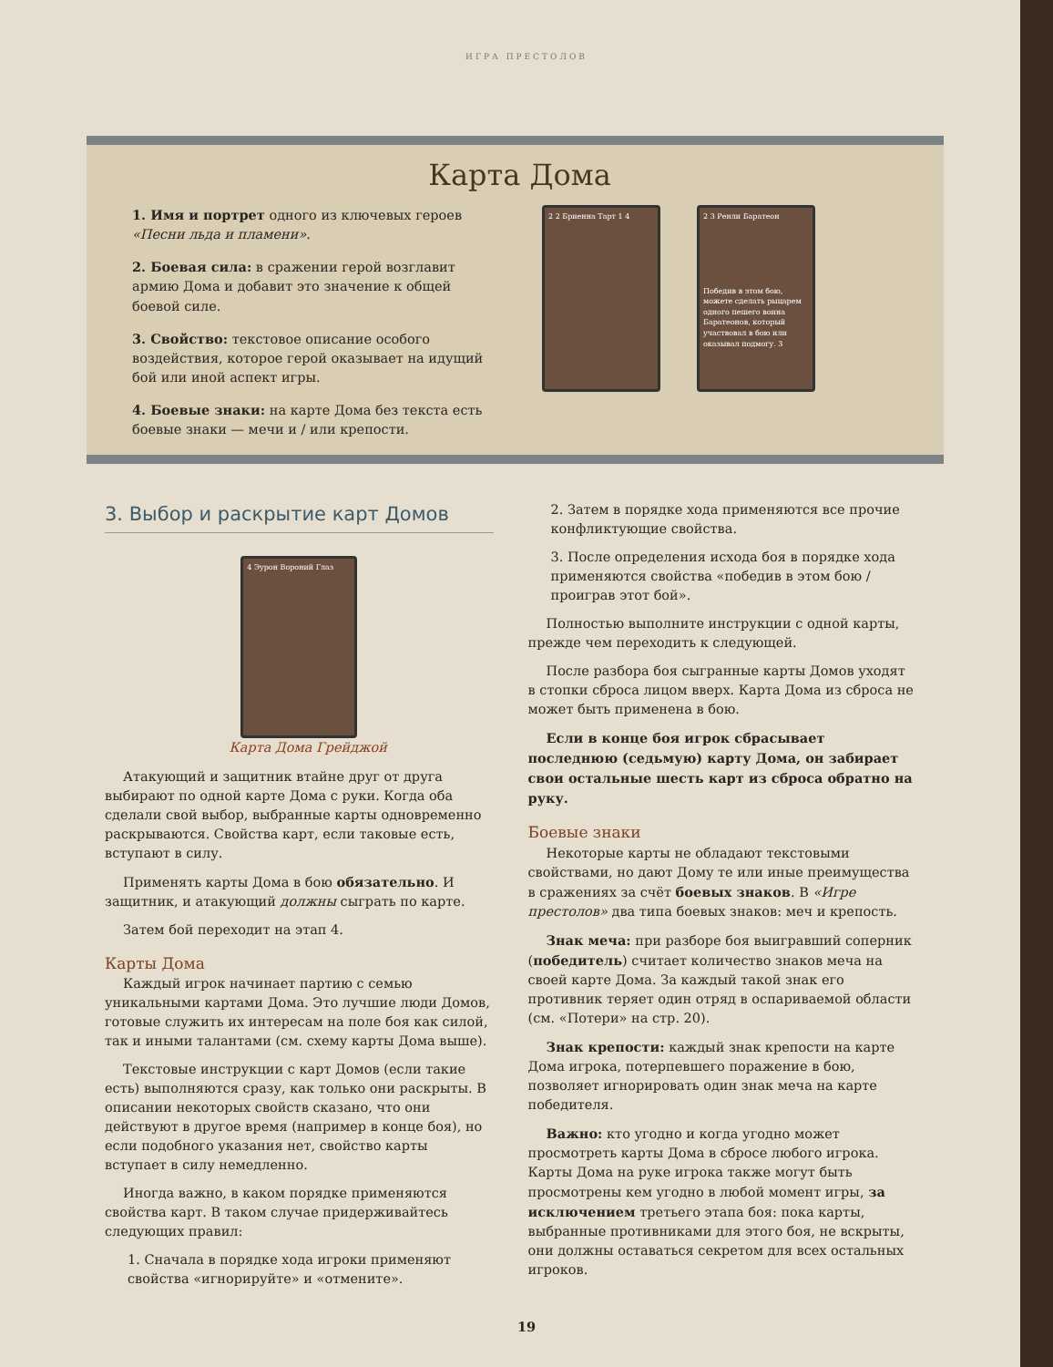ИГРА ПРЕСТОЛОВ
Карта Дома
1. Имя и портрет одного из ключевых героев «Песни льда и пламени».
2. Боевая сила: в сражении герой возглавит армию Дома и добавит это значение к общей боевой силе.
3. Свойство: текстовое описание особого воздействия, которое герой оказывает на идущий бой или иной аспект игры.
4. Боевые знаки: на карте Дома без текста есть боевые знаки — мечи и / или крепости.
2 2 Бриенна Тарт 1 4 2 3 Ренли Баратеон
Победив в этом бою, можете сделать рыцарем одного пешего воина Баратеонов, который участвовал в бою или оказывал подмогу. 3
3. Выбор и раскрытие карт Домов
4 Эурон Вороний Глаз
Карта Дома Грейджой
Атакующий и защитник втайне друг от друга выбирают по одной карте Дома с руки. Когда оба сделали свой выбор, выбранные карты одновременно раскрываются. Свойства карт, если таковые есть, вступают в силу.
Применять карты Дома в бою обязательно. И защитник, и атакующий должны сыграть по карте.
Затем бой переходит на этап 4.
Карты Дома
Каждый игрок начинает партию с семью уникальными картами Дома. Это лучшие люди Домов, готовые служить их интересам на поле боя как силой, так и иными талантами (см. схему карты Дома выше).
Текстовые инструкции с карт Домов (если такие есть) выполняются сразу, как только они раскрыты. В описании некоторых свойств сказано, что они действуют в другое время (например в конце боя), но если подобного указания нет, свойство карты вступает в силу немедленно.
Иногда важно, в каком порядке применяются свойства карт. В таком случае придерживайтесь следующих правил:
1. Сначала в порядке хода игроки применяют свойства «игнорируйте» и «отмените».
2. Затем в порядке хода применяются все прочие конфликтующие свойства.
3. После определения исхода боя в порядке хода применяются свойства «победив в этом бою / проиграв этот бой».
Полностью выполните инструкции с одной карты, прежде чем переходить к следующей.
После разбора боя сыгранные карты Домов уходят в стопки сброса лицом вверх. Карта Дома из сброса не может быть применена в бою.
Если в конце боя игрок сбрасывает последнюю (седьмую) карту Дома, он забирает свои остальные шесть карт из сброса обратно на руку.
Боевые знаки
Некоторые карты не обладают текстовыми свойствами, но дают Дому те или иные преимущества в сражениях за счёт боевых знаков. В «Игре престолов» два типа боевых знаков: меч и крепость.
Знак меча: при разборе боя выигравший соперник (победитель) считает количество знаков меча на своей карте Дома. За каждый такой знак его противник теряет один отряд в оспариваемой области (см. «Потери» на стр. 20).
Знак крепости: каждый знак крепости на карте Дома игрока, потерпевшего поражение в бою, позволяет игнорировать один знак меча на карте победителя.
Важно: кто угодно и когда угодно может просмотреть карты Дома в сбросе любого игрока. Карты Дома на руке игрока также могут быть просмотрены кем угодно в любой момент игры, за исключением третьего этапа боя: пока карты, выбранные противниками для этого боя, не вскрыты, они должны оставаться секретом для всех остальных игроков.
19